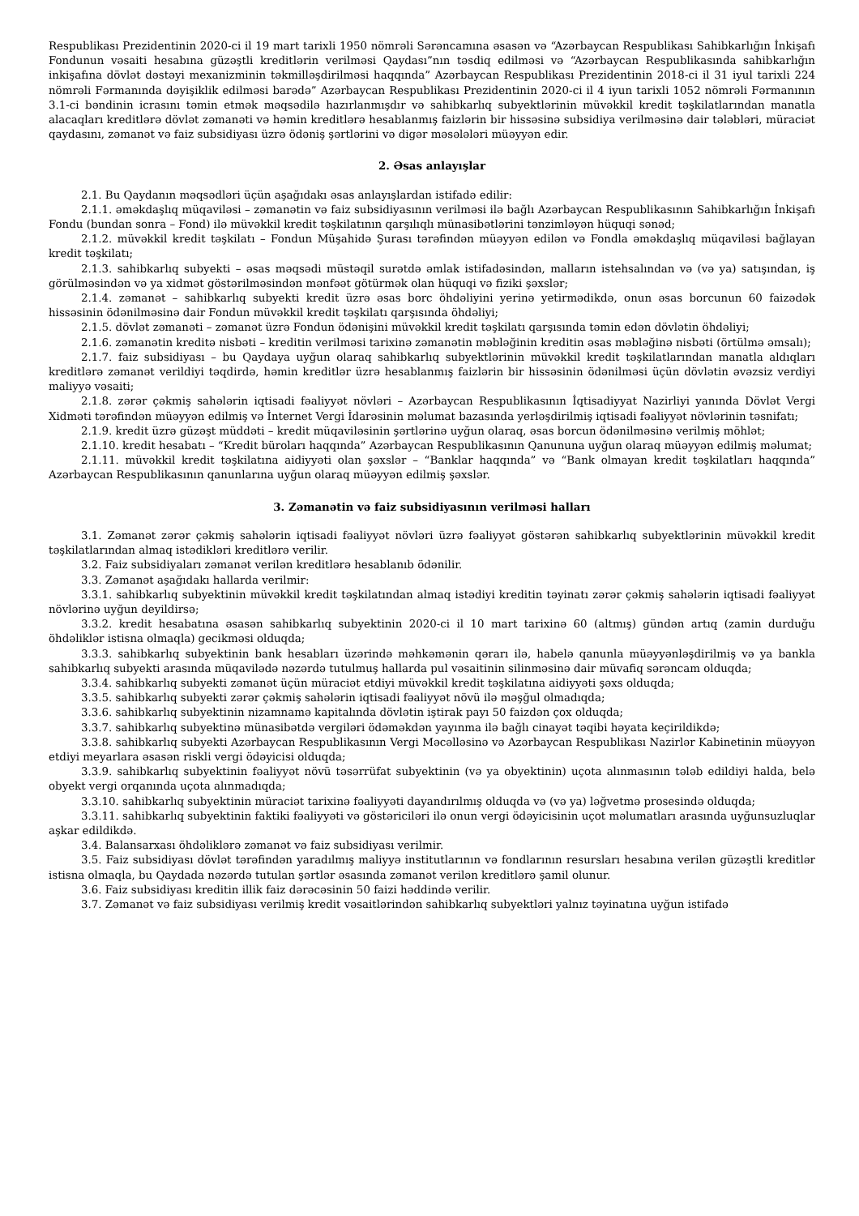Respublikası Prezidentinin 2020-ci il 19 mart tarixli 1950 nömrəli Sərəncamına əsasən və “Azərbaycan Respublikası Sahibkarlığın İnkişafı Fondunun vəsaiti hesabına güzəştli kreditlərin verilməsi Qaydası”nın təsdiq edilməsi və “Azərbaycan Respublikasında sahibkarlığın inkişafına dövlət dəstəyi mexanizminin təkmilləşdirilməsi haqqında” Azərbaycan Respublikası Prezidentinin 2018-ci il 31 iyul tarixli 224 nömrəli Fərmanında dəyişiklik edilməsi barədə” Azərbaycan Respublikası Prezidentinin 2020-ci il 4 iyun tarixli 1052 nömrəli Fərmanının 3.1-ci bəndinin icrasını təmin etmək məqsədilə hazırlanmışdır və sahibkarlıq subyektlərinin müvəkkil kredit təşkilatlarından manatla alacaqları kreditlərə dövlət zəmanəti və həmin kreditlərə hesablanmış faizlərin bir hissəsinə subsidiya verilməsinə dair tələbləri, müraciət qaydasını, zəmanət və faiz subsidiyası üzrə ödəniş şərtlərini və digər məsələləri müəyyən edir.
2. Əsas anlayışlar
2.1. Bu Qaydanın məqsədləri üçün aşağıdakı əsas anlayışlardan istifadə edilir:
2.1.1. əməkdaşlıq müqaviləsi – zəmanətin və faiz subsidiyasının verilməsi ilə bağlı Azərbaycan Respublikasının Sahibkarlığın İnkişafı Fondu (bundan sonra – Fond) ilə müvəkkil kredit təşkilatının qarşılıqlı münasibətlərini tənzimləyən hüquqi sənəd;
2.1.2. müvəkkil kredit təşkilatı – Fondun Müşahidə Şurası tərəfindən müəyyən edilən və Fondla əməkdaşlıq müqaviləsi bağlayan kredit təşkilatı;
2.1.3. sahibkarlıq subyekti – əsas məqsədi müstəqil surətdə əmlak istifadəsindən, malların istehsalından və (və ya) satışından, iş görülməsindən və ya xidmət göstərilməsindən mənfəət götürmək olan hüquqi və fiziki şəxslər;
2.1.4. zəmanət – sahibkarlıq subyekti kredit üzrə əsas borc öhdəliyini yerinə yetirmədikdə, onun əsas borcunun 60 faizədək hissəsinin ödənilməsinə dair Fondun müvəkkil kredit təşkilatı qarşısında öhdəliyi;
2.1.5. dövlət zəmanəti – zəmanət üzrə Fondun ödənişini müvəkkil kredit təşkilatı qarşısında təmin edən dövlətin öhdəliyi;
2.1.6. zəmanətin kreditə nisbəti – kreditin verilməsi tarixinə zəmanətin məbləğinin kreditin əsas məbləğinə nisbəti (örtülmə əmsalı);
2.1.7. faiz subsidiyası – bu Qaydaya uyğun olaraq sahibkarlıq subyektlərinin müvəkkil kredit təşkilatlarından manatla aldıqları kreditlərə zəmanət verildiyi təqdirdə, həmin kreditlər üzrə hesablanmış faizlərin bir hissəsinin ödənilməsi üçün dövlətin əvəzsiz verdiyi maliyyə vəsaiti;
2.1.8. zərər çəkmiş sahələrin iqtisadi fəaliyyət növləri – Azərbaycan Respublikasının İqtisadiyyat Nazirliyi yanında Dövlət Vergi Xidməti tərəfindən müəyyən edilmiş və İnternet Vergi İdarəsinin məlumat bazasında yerləşdirilmiş iqtisadi fəaliyyət növlərinin təsnifatı;
2.1.9. kredit üzrə güzəşt müddəti – kredit müqaviləsinin şərtlərinə uyğun olaraq, əsas borcun ödənilməsinə verilmiş möhlət;
2.1.10. kredit hesabatı – “Kredit büroları haqqında” Azərbaycan Respublikasının Qanununa uyğun olaraq müəyyən edilmiş məlumat;
2.1.11. müvəkkil kredit təşkilatına aidiyyəti olan şəxslər – “Banklar haqqında” və “Bank olmayan kredit təşkilatları haqqında” Azərbaycan Respublikasının qanunlarına uyğun olaraq müəyyən edilmiş şəxslər.
3. Zəmanətin və faiz subsidiyasının verilməsi halları
3.1. Zəmanət zərər çəkmiş sahələrin iqtisadi fəaliyyət növləri üzrə fəaliyyət göstərən sahibkarlıq subyektlərinin müvəkkil kredit təşkilatlarından almaq istədikləri kreditlərə verilir.
3.2. Faiz subsidiyaları zəmanət verilən kreditlərə hesablanıb ödənilir.
3.3. Zəmanət aşağıdakı hallarda verilmir:
3.3.1. sahibkarlıq subyektinin müvəkkil kredit təşkilatından almaq istədiyi kreditin təyinatı zərər çəkmiş sahələrin iqtisadi fəaliyyət növlərinə uyğun deyildirsə;
3.3.2. kredit hesabatına əsasən sahibkarlıq subyektinin 2020-ci il 10 mart tarixinə 60 (altmış) gündən artıq (zamin durduğu öhdəliklər istisna olmaqla) gecikməsi olduqda;
3.3.3. sahibkarlıq subyektinin bank hesabları üzərində məhkəmənin qərarı ilə, habelə qanunla müəyyənləşdirilmiş və ya bankla sahibkarlıq subyekti arasında müqavilədə nəzərdə tutulmuş hallarda pul vəsaitinin silinməsinə dair müvafiq sərəncam olduqda;
3.3.4. sahibkarlıq subyekti zəmanət üçün müraciət etdiyi müvəkkil kredit təşkilatına aidiyyəti şəxs olduqda;
3.3.5. sahibkarlıq subyekti zərər çəkmiş sahələrin iqtisadi fəaliyyət növü ilə məşğul olmadıqda;
3.3.6. sahibkarlıq subyektinin nizamnamə kapitalında dövlətin iştirak payı 50 faizdən çox olduqda;
3.3.7. sahibkarlıq subyektinə münasibətdə vergiləri ödəməkdən yayınma ilə bağlı cinayət təqibi həyata keçirildikdə;
3.3.8. sahibkarlıq subyekti Azərbaycan Respublikasının Vergi Məcəlləsinə və Azərbaycan Respublikası Nazirlər Kabinetinin müəyyən etdiyi meyarlara əsasən riskli vergi ödəyicisi olduqda;
3.3.9. sahibkarlıq subyektinin fəaliyyət növü təsərrüfat subyektinin (və ya obyektinin) uçota alınmasının tələb edildiyi halda, belə obyekt vergi orqanında uçota alınmadıqda;
3.3.10. sahibkarlıq subyektinin müraciət tarixinə fəaliyyəti dayandırılmış olduqda və (və ya) ləğvetmə prosesində olduqda;
3.3.11. sahibkarlıq subyektinin faktiki fəaliyyəti və göstəriciləri ilə onun vergi ödəyicisinin uçot məlumatları arasında uyğunsuzluqlar aşkar edildikdə.
3.4. Balansarxası öhdəliklərə zəmanət və faiz subsidiyası verilmir.
3.5. Faiz subsidiyası dövlət tərəfindən yaradılmış maliyyə institutlarının və fondlarının resursları hesabına verilən güzəştli kreditlər istisna olmaqla, bu Qaydada nəzərdə tutulan şərtlər əsasında zəmanət verilən kreditlərə şamil olunur.
3.6. Faiz subsidiyası kreditin illik faiz dərəcəsinin 50 faizi həddində verilir.
3.7. Zəmanət və faiz subsidiyası verilmiş kredit vəsaitlərindən sahibkarlıq subyektləri yalnız təyinatına uyğun istifadə